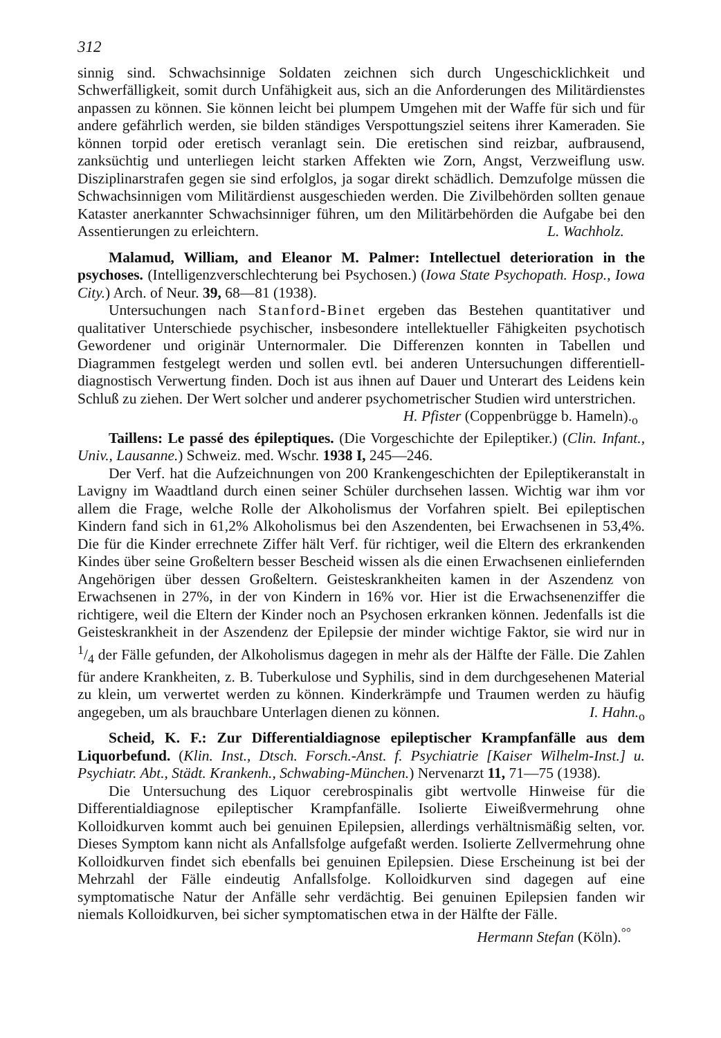312
sinnig sind. Schwachsinnige Soldaten zeichnen sich durch Ungeschicklichkeit und Schwerfälligkeit, somit durch Unfähigkeit aus, sich an die Anforderungen des Militärdienstes anpassen zu können. Sie können leicht bei plumpem Umgehen mit der Waffe für sich und für andere gefährlich werden, sie bilden ständiges Verspottungsziel seitens ihrer Kameraden. Sie können torpid oder eretisch veranlagt sein. Die eretischen sind reizbar, aufbrausend, zanksüchtig und unterliegen leicht starken Affekten wie Zorn, Angst, Verzweiflung usw. Disziplinarstrafen gegen sie sind erfolglos, ja sogar direkt schädlich. Demzufolge müssen die Schwachsinnigen vom Militärdienst ausgeschieden werden. Die Zivilbehörden sollten genaue Kataster anerkannter Schwachsinniger führen, um den Militärbehörden die Aufgabe bei den Assentierungen zu erleichtern. L. Wachholz.
Malamud, William, and Eleanor M. Palmer: Intellectuel deterioration in the psychoses. (Intelligenzverschlechterung bei Psychosen.) (Iowa State Psychopath. Hosp., Iowa City.) Arch. of Neur. 39, 68—81 (1938).
Untersuchungen nach Stanford-Binet ergeben das Bestehen quantitativer und qualitativer Unterschiede psychischer, insbesondere intellektueller Fähigkeiten psychotisch Gewordener und originär Unternormaler. Die Differenzen konnten in Tabellen und Diagrammen festgelegt werden und sollen evtl. bei anderen Untersuchungen differentiell-diagnostisch Verwertung finden. Doch ist aus ihnen auf Dauer und Unterart des Leidens kein Schluß zu ziehen. Der Wert solcher und anderer psychometrischer Studien wird unterstrichen. H. Pfister (Coppenbrügge b. Hameln).<sub>o</sub>
Taillens: Le passé des épileptiques. (Die Vorgeschichte der Epileptiker.) (Clin. Infant., Univ., Lausanne.) Schweiz. med. Wschr. 1938 I, 245—246.
Der Verf. hat die Aufzeichnungen von 200 Krankengeschichten der Epileptikeranstalt in Lavigny im Waadtland durch einen seiner Schüler durchsehen lassen. Wichtig war ihm vor allem die Frage, welche Rolle der Alkoholismus der Vorfahren spielt. Bei epileptischen Kindern fand sich in 61,2% Alkoholismus bei den Aszendenten, bei Erwachsenen in 53,4%. Die für die Kinder errechnete Ziffer hält Verf. für richtiger, weil die Eltern des erkrankenden Kindes über seine Großeltern besser Bescheid wissen als die einen Erwachsenen einliefernden Angehörigen über dessen Großeltern. Geisteskrankheiten kamen in der Aszendenz von Erwachsenen in 27%, in der von Kindern in 16% vor. Hier ist die Erwachsenenziffer die richtigere, weil die Eltern der Kinder noch an Psychosen erkranken können. Jedenfalls ist die Geisteskrankheit in der Aszendenz der Epilepsie der minder wichtige Faktor, sie wird nur in 1/4 der Fälle gefunden, der Alkoholismus dagegen in mehr als der Hälfte der Fälle. Die Zahlen für andere Krankheiten, z. B. Tuberkulose und Syphilis, sind in dem durchgesehenen Material zu klein, um verwertet werden zu können. Kinderkrämpfe und Traumen werden zu häufig angegeben, um als brauchbare Unterlagen dienen zu können. I. Hahn.<sub>o</sub>
Scheid, K. F.: Zur Differentialdiagnose epileptischer Krampfanfälle aus dem Liquorbefund. (Klin. Inst., Dtsch. Forsch.-Anst. f. Psychiatrie [Kaiser Wilhelm-Inst.] u. Psychiatr. Abt., Städt. Krankenh., Schwabing-München.) Nervenarzt 11, 71—75 (1938).
Die Untersuchung des Liquor cerebrospinalis gibt wertvolle Hinweise für die Differentialdiagnose epileptischer Krampfanfälle. Isolierte Eiweißvermehrung ohne Kolloidkurven kommt auch bei genuinen Epilepsien, allerdings verhältnismäßig selten, vor. Dieses Symptom kann nicht als Anfallsfolge aufgefaßt werden. Isolierte Zellvermehrung ohne Kolloidkurven findet sich ebenfalls bei genuinen Epilepsien. Diese Erscheinung ist bei der Mehrzahl der Fälle eindeutig Anfallsfolge. Kolloidkurven sind dagegen auf eine symptomatische Natur der Anfälle sehr verdächtig. Bei genuinen Epilepsien fanden wir niemals Kolloidkurven, bei sicher symptomatischen etwa in der Hälfte der Fälle. Hermann Stefan (Köln).<sup>°°</sup>